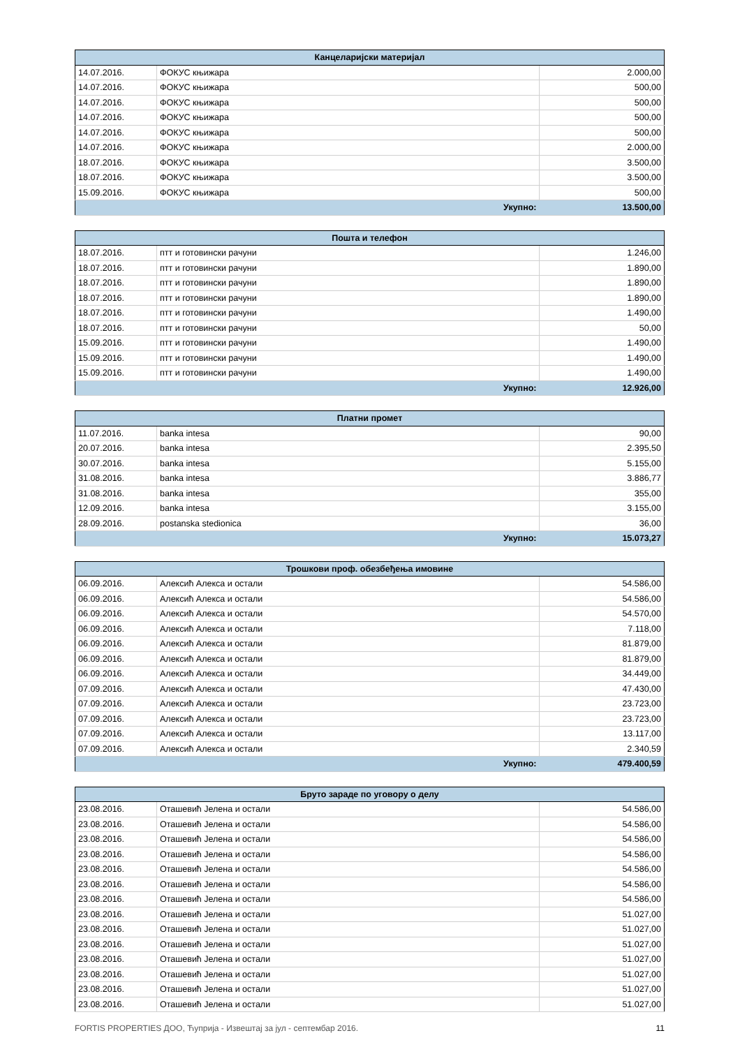| Канцеларијски материјал | | |
| --- | --- | --- |
| 14.07.2016. | ФОКУС књижара | 2.000,00 |
| 14.07.2016. | ФОКУС књижара | 500,00 |
| 14.07.2016. | ФОКУС књижара | 500,00 |
| 14.07.2016. | ФОКУС књижара | 500,00 |
| 14.07.2016. | ФОКУС књижара | 500,00 |
| 14.07.2016. | ФОКУС књижара | 2.000,00 |
| 18.07.2016. | ФОКУС књижара | 3.500,00 |
| 18.07.2016. | ФОКУС књижара | 3.500,00 |
| 15.09.2016. | ФОКУС књижара | 500,00 |
| Укупно: | | 13.500,00 |
| Пошта и телефон | | |
| --- | --- | --- |
| 18.07.2016. | птт и готовински рачуни | 1.246,00 |
| 18.07.2016. | птт и готовински рачуни | 1.890,00 |
| 18.07.2016. | птт и готовински рачуни | 1.890,00 |
| 18.07.2016. | птт и готовински рачуни | 1.890,00 |
| 18.07.2016. | птт и готовински рачуни | 1.490,00 |
| 18.07.2016. | птт и готовински рачуни | 50,00 |
| 15.09.2016. | птт и готовински рачуни | 1.490,00 |
| 15.09.2016. | птт и готовински рачуни | 1.490,00 |
| 15.09.2016. | птт и готовински рачуни | 1.490,00 |
| Укупно: | | 12.926,00 |
| Платни промет | | |
| --- | --- | --- |
| 11.07.2016. | banka intesa | 90,00 |
| 20.07.2016. | banka intesa | 2.395,50 |
| 30.07.2016. | banka intesa | 5.155,00 |
| 31.08.2016. | banka intesa | 3.886,77 |
| 31.08.2016. | banka intesa | 355,00 |
| 12.09.2016. | banka intesa | 3.155,00 |
| 28.09.2016. | postanska stedionica | 36,00 |
| Укупно: | | 15.073,27 |
| Трошкови проф. обезбеђења имовине | | |
| --- | --- | --- |
| 06.09.2016. | Алексић Алекса и остали | 54.586,00 |
| 06.09.2016. | Алексић Алекса и остали | 54.586,00 |
| 06.09.2016. | Алексић Алекса и остали | 54.570,00 |
| 06.09.2016. | Алексић Алекса и остали | 7.118,00 |
| 06.09.2016. | Алексић Алекса и остали | 81.879,00 |
| 06.09.2016. | Алексић Алекса и остали | 81.879,00 |
| 06.09.2016. | Алексић Алекса и остали | 34.449,00 |
| 07.09.2016. | Алексић Алекса и остали | 47.430,00 |
| 07.09.2016. | Алексић Алекса и остали | 23.723,00 |
| 07.09.2016. | Алексић Алекса и остали | 23.723,00 |
| 07.09.2016. | Алексић Алекса и остали | 13.117,00 |
| 07.09.2016. | Алексић Алекса и остали | 2.340,59 |
| Укупно: | | 479.400,59 |
| Бруто зараде по уговору о делу | | |
| --- | --- | --- |
| 23.08.2016. | Оташевић Јелена и остали | 54.586,00 |
| 23.08.2016. | Оташевић Јелена и остали | 54.586,00 |
| 23.08.2016. | Оташевић Јелена и остали | 54.586,00 |
| 23.08.2016. | Оташевић Јелена и остали | 54.586,00 |
| 23.08.2016. | Оташевић Јелена и остали | 54.586,00 |
| 23.08.2016. | Оташевић Јелена и остали | 54.586,00 |
| 23.08.2016. | Оташевић Јелена и остали | 54.586,00 |
| 23.08.2016. | Оташевић Јелена и остали | 51.027,00 |
| 23.08.2016. | Оташевић Јелена и остали | 51.027,00 |
| 23.08.2016. | Оташевић Јелена и остали | 51.027,00 |
| 23.08.2016. | Оташевић Јелена и остали | 51.027,00 |
| 23.08.2016. | Оташевић Јелена и остали | 51.027,00 |
| 23.08.2016. | Оташевић Јелена и остали | 51.027,00 |
| 23.08.2016. | Оташевић Јелена и остали | 51.027,00 |
FORTIS PROPERTIES ДОО, Ћуприја - Извештај за јул - септембар 2016. 11